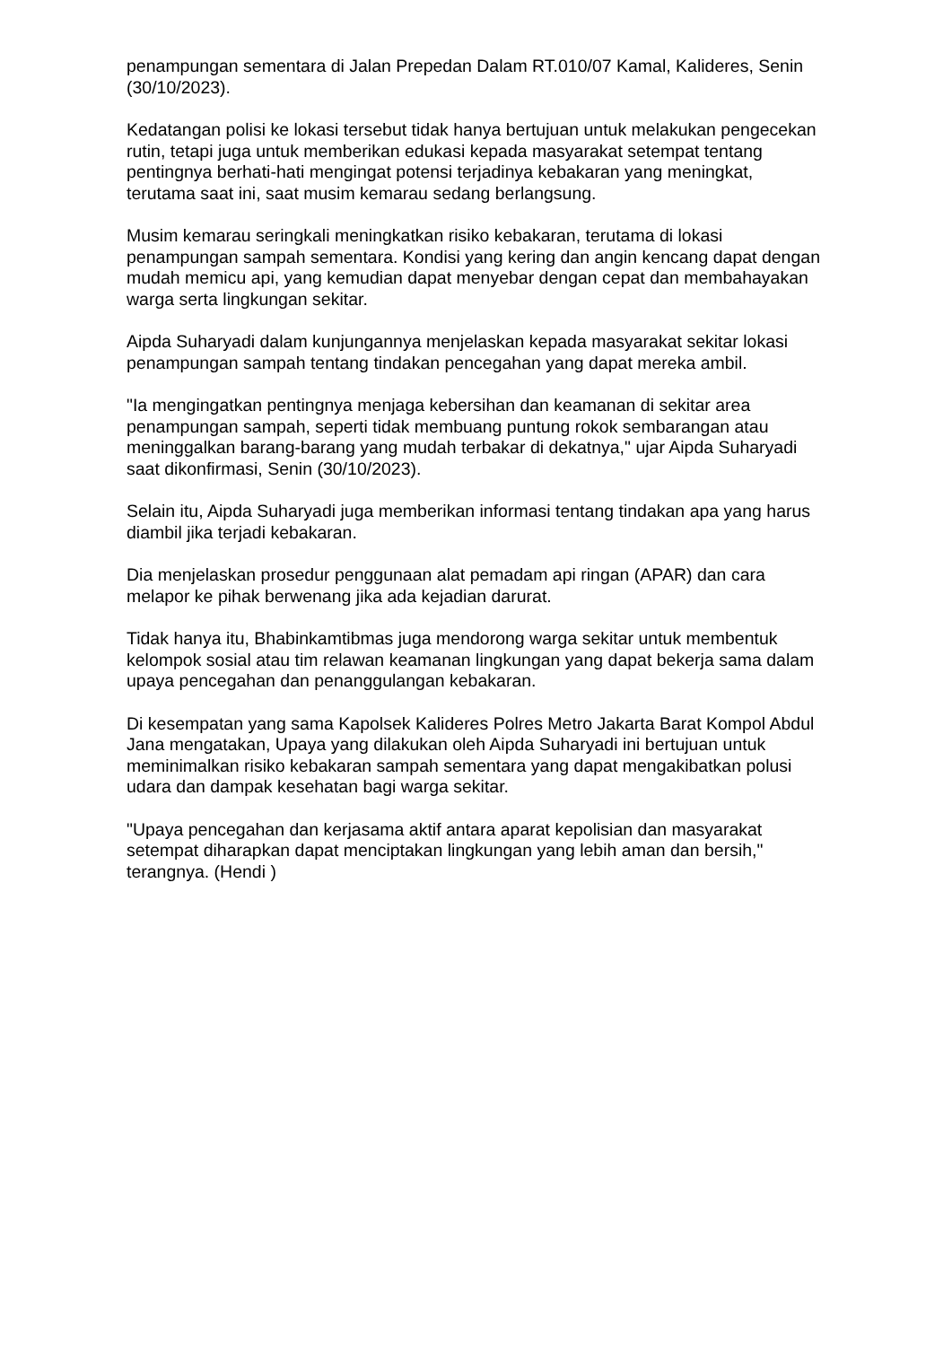penampungan sementara di Jalan Prepedan Dalam RT.010/07 Kamal, Kalideres, Senin (30/10/2023).
Kedatangan polisi ke lokasi tersebut tidak hanya bertujuan untuk melakukan pengecekan rutin, tetapi juga untuk memberikan edukasi kepada masyarakat setempat tentang pentingnya berhati-hati mengingat potensi terjadinya kebakaran yang meningkat, terutama saat ini, saat musim kemarau sedang berlangsung.
Musim kemarau seringkali meningkatkan risiko kebakaran, terutama di lokasi penampungan sampah sementara. Kondisi yang kering dan angin kencang dapat dengan mudah memicu api, yang kemudian dapat menyebar dengan cepat dan membahayakan warga serta lingkungan sekitar.
Aipda Suharyadi dalam kunjungannya menjelaskan kepada masyarakat sekitar lokasi penampungan sampah tentang tindakan pencegahan yang dapat mereka ambil.
"Ia mengingatkan pentingnya menjaga kebersihan dan keamanan di sekitar area penampungan sampah, seperti tidak membuang puntung rokok sembarangan atau meninggalkan barang-barang yang mudah terbakar di dekatnya," ujar Aipda Suharyadi saat dikonfirmasi, Senin (30/10/2023).
Selain itu, Aipda Suharyadi juga memberikan informasi tentang tindakan apa yang harus diambil jika terjadi kebakaran.
Dia menjelaskan prosedur penggunaan alat pemadam api ringan (APAR) dan cara melapor ke pihak berwenang jika ada kejadian darurat.
Tidak hanya itu, Bhabinkamtibmas juga mendorong warga sekitar untuk membentuk kelompok sosial atau tim relawan keamanan lingkungan yang dapat bekerja sama dalam upaya pencegahan dan penanggulangan kebakaran.
Di kesempatan yang sama Kapolsek Kalideres Polres Metro Jakarta Barat Kompol Abdul Jana mengatakan, Upaya yang dilakukan oleh Aipda Suharyadi ini bertujuan untuk meminimalkan risiko kebakaran sampah sementara yang dapat mengakibatkan polusi udara dan dampak kesehatan bagi warga sekitar.
"Upaya pencegahan dan kerjasama aktif antara aparat kepolisian dan masyarakat setempat diharapkan dapat menciptakan lingkungan yang lebih aman dan bersih," terangnya. (Hendi )